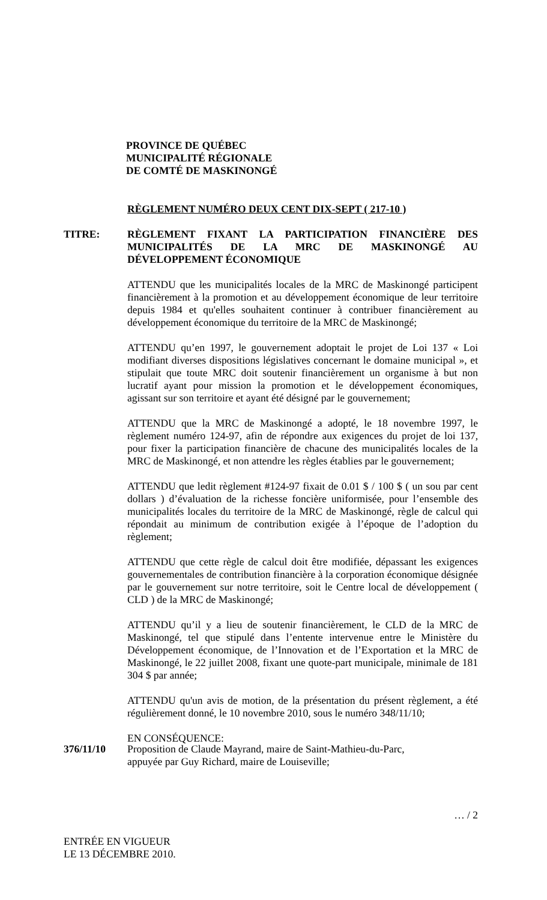PROVINCE DE QUÉBEC
MUNICIPALITÉ RÉGIONALE
DE COMTÉ DE MASKINONGÉ
RÈGLEMENT NUMÉRO DEUX CENT DIX-SEPT ( 217-10 )
TITRE: RÈGLEMENT FIXANT LA PARTICIPATION FINANCIÈRE DES MUNICIPALITÉS DE LA MRC DE MASKINONGÉ AU DÉVELOPPEMENT ÉCONOMIQUE
ATTENDU que les municipalités locales de la MRC de Maskinongé participent financièrement à la promotion et au développement économique de leur territoire depuis 1984 et qu'elles souhaitent continuer à contribuer financièrement au développement économique du territoire de la MRC de Maskinongé;
ATTENDU qu’en 1997, le gouvernement adoptait le projet de Loi 137 « Loi modifiant diverses dispositions législatives concernant le domaine municipal », et stipulait que toute MRC doit soutenir financièrement un organisme à but non lucratif ayant pour mission la promotion et le développement économiques, agissant sur son territoire et ayant été désigné par le gouvernement;
ATTENDU que la MRC de Maskinongé a adopté, le 18 novembre 1997, le règlement numéro 124-97, afin de répondre aux exigences du projet de loi 137, pour fixer la participation financière de chacune des municipalités locales de la MRC de Maskinongé, et non attendre les règles établies par le gouvernement;
ATTENDU que ledit règlement #124-97 fixait de 0.01 $ / 100 $ ( un sou par cent dollars ) d’évaluation de la richesse foncière uniformisée, pour l’ensemble des municipalités locales du territoire de la MRC de Maskinongé, règle de calcul qui répondait au minimum de contribution exigée à l’époque de l’adoption du règlement;
ATTENDU que cette règle de calcul doit être modifiée, dépassant les exigences gouvernementales de contribution financière à la corporation économique désignée par le gouvernement sur notre territoire, soit le Centre local de développement ( CLD ) de la MRC de Maskinongé;
ATTENDU qu’il y a lieu de soutenir financièrement, le CLD de la MRC de Maskinongé, tel que stipulé dans l’entente intervenue entre le Ministère du Développement économique, de l’Innovation et de l’Exportation et la MRC de Maskinongé, le 22 juillet 2008, fixant une quote-part municipale, minimale de 181 304 $ par année;
ATTENDU qu'un avis de motion, de la présentation du présent règlement, a été régulièrement donné, le 10 novembre 2010, sous le numéro 348/11/10;
EN CONSÉQUENCE:
376/11/10 Proposition de Claude Mayrand, maire de Saint-Mathieu-du-Parc,
appuyée par Guy Richard, maire de Louiseville;
… / 2
ENTRÉE EN VIGUEUR
LE 13 DÉCEMBRE 2010.